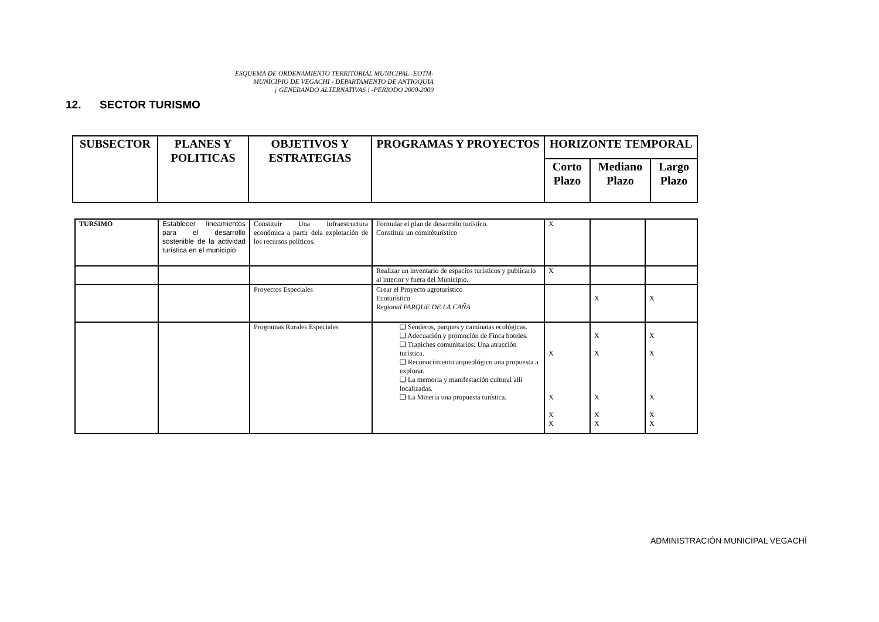ESQUEMA DE ORDENAMIENTO TERRITORIAL MUNICIPAL -EOTM-
MUNICIPIO DE VEGACHI - DEPARTAMENTO DE ANTIOQUIA
¡ GENERANDO ALTERNATIVAS ! -PERIODO 2000-2009
12. SECTOR TURISMO
| SUBSECTOR | PLANES Y POLITICAS | OBJETIVOS Y ESTRATEGIAS | PROGRAMAS Y PROYECTOS | HORIZONTE TEMPORAL | | |
| --- | --- | --- | --- | --- | --- | --- |
| | | | | Corto Plazo | Mediano Plazo | Largo Plazo |
| TURSIMO | Establecer lineamientos para el desarrollo sostenible de la actividad turística en el municipio | Constituir Una Infraestructura económica a partir dela explotación de los recursos políticos. | Formular el plan de desarrollo turístico. Constituir un comitéturístico | X | | |
| | | | Realizar un inventario de espacios turísticos y publicarlo al interior y fuera del Municipio. | X | | |
| | | Proyectos Especiales | Crear el Proyecto agroturístico Ecoturístico Regional PARQUE DE LA CAÑA | | X | X |
| | | Programas Rurales Especiales | ❑ Senderos, parques y caminatas ecológicas. ❑ Adecuación y promoción de Finca hoteles. ❑ Trapiches comunitarios: Una atracción turística. ❑ Reconocimiento arqueológico una propuesta a explorar. ❑ La memoria y manifestación cultural allí localizadas. ❑ La Minería una propuesta turística. | X X X X | X X X X X | X X X X X |
ADMINISTRACIÓN MUNICIPAL VEGACHÍ